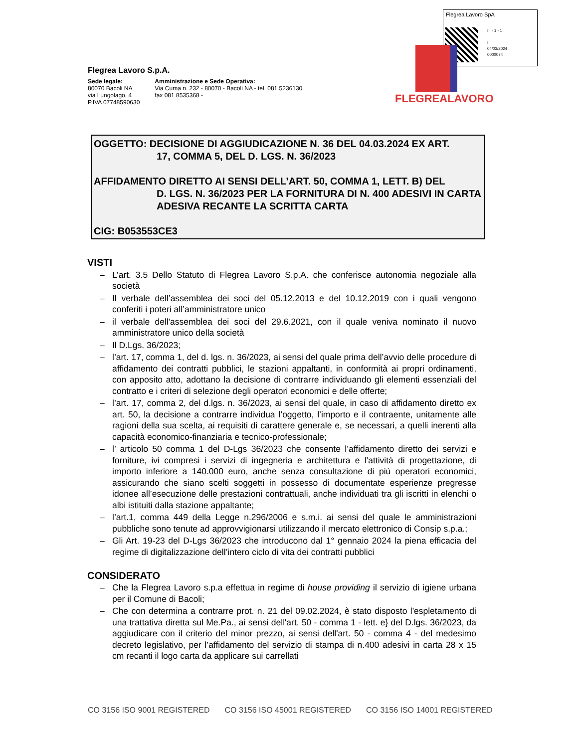Flegrea Lavoro SpA
III - 1 - 1
I
04/03/2024
0000074
Flegrea Lavoro S.p.A.
Sede legale:
80070 Bacoli NA
via Lungolago, 4
P.IVA 07748590630
Amministrazione e Sede Operativa:
Via Cuma n. 232 - 80070 - Bacoli NA - tel. 081 5236130
fax 081 8535368 -
FLEGREALAVORO
OGGETTO: DECISIONE DI AGGIUDICAZIONE N. 36 DEL 04.03.2024 EX ART.
17, COMMA 5, DEL D. LGS. N. 36/2023
AFFIDAMENTO DIRETTO AI SENSI DELL’ART. 50, COMMA 1, LETT. B) DEL
D. LGS. N. 36/2023 PER LA FORNITURA DI N. 400 ADESIVI IN CARTA ADESIVA RECANTE LA SCRITTA CARTA
CIG: B053553CE3
VISTI
– L’art. 3.5 Dello Statuto di Flegrea Lavoro S.p.A. che conferisce autonomia negoziale alla società
– Il verbale dell’assemblea dei soci del 05.12.2013 e del 10.12.2019 con i quali vengono conferiti i poteri all’amministratore unico
– il verbale dell'assemblea dei soci del 29.6.2021, con il quale veniva nominato il nuovo amministratore unico della società
– Il D.Lgs. 36/2023;
– l’art. 17, comma 1, del d. lgs. n. 36/2023, ai sensi del quale prima dell’avvio delle procedure di affidamento dei contratti pubblici, le stazioni appaltanti, in conformità ai propri ordinamenti, con apposito atto, adottano la decisione di contrarre individuando gli elementi essenziali del contratto e i criteri di selezione degli operatori economici e delle offerte;
– l’art. 17, comma 2, del d.lgs. n. 36/2023, ai sensi del quale, in caso di affidamento diretto ex art. 50, la decisione a contrarre individua l’oggetto, l’importo e il contraente, unitamente alle ragioni della sua scelta, ai requisiti di carattere generale e, se necessari, a quelli inerenti alla capacità economico-finanziaria e tecnico-professionale;
– l’ articolo 50 comma 1 del D-Lgs 36/2023 che consente l’affidamento diretto dei servizi e forniture, ivi compresi i servizi di ingegneria e architettura e l'attività di progettazione, di importo inferiore a 140.000 euro, anche senza consultazione di più operatori economici, assicurando che siano scelti soggetti in possesso di documentate esperienze pregresse idonee all’esecuzione delle prestazioni contrattuali, anche individuati tra gli iscritti in elenchi o albi istituiti dalla stazione appaltante;
– l’art.1, comma 449 della Legge n.296/2006 e s.m.i. ai sensi del quale le amministrazioni pubbliche sono tenute ad approvvigionarsi utilizzando il mercato elettronico di Consip s.p.a.;
– Gli Art. 19-23 del D-Lgs 36/2023 che introducono dal 1° gennaio 2024 la piena efficacia del regime di digitalizzazione dell’intero ciclo di vita dei contratti pubblici
CONSIDERATO
– Che la Flegrea Lavoro s.p.a effettua in regime di house providing il servizio di igiene urbana per il Comune di Bacoli;
– Che con determina a contrarre prot. n. 21 del 09.02.2024, è stato disposto l'espletamento di una trattativa diretta sul Me.Pa., ai sensi dell'art. 50 - comma 1 - lett. e} del D.lgs. 36/2023, da aggiudicare con il criterio del minor prezzo, ai sensi dell'art. 50 - comma 4 - del medesimo decreto legislativo, per l’affidamento del servizio di stampa di n.400 adesivi in carta 28 x 15 cm recanti il logo carta da applicare sui carrellati
CO 3156 ISO 9001 REGISTERED CO 3156 ISO 45001 REGISTERED CO 3156 ISO 14001 REGISTERED